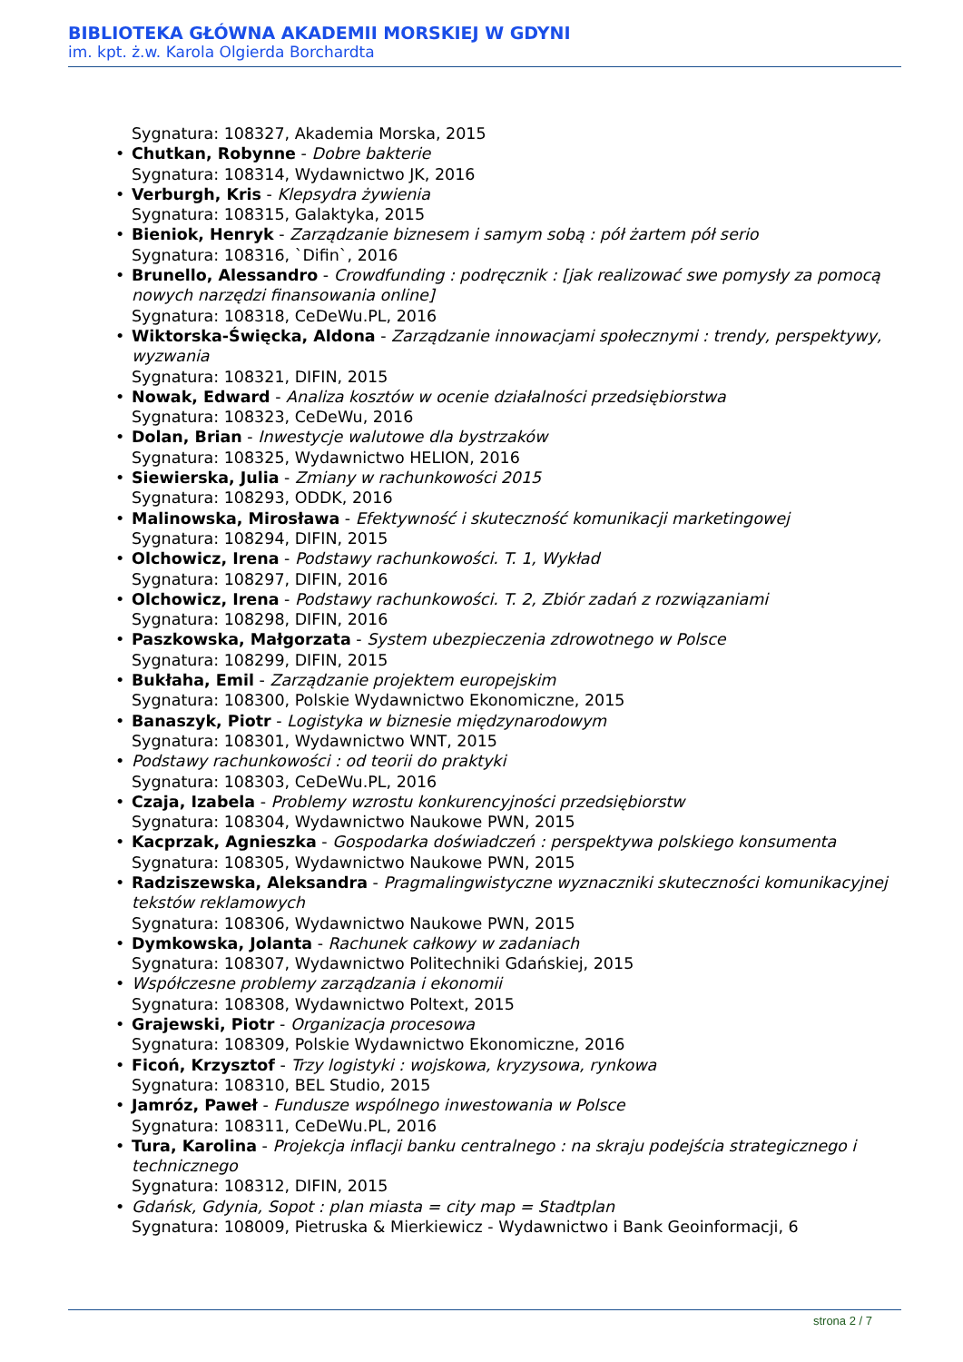BIBLIOTEKA GŁÓWNA AKADEMII MORSKIEJ W GDYNI
im. kpt. ż.w. Karola Olgierda Borchardta
Sygnatura: 108327, Akademia Morska, 2015
• Chutkan, Robynne - Dobre bakterie
Sygnatura: 108314, Wydawnictwo JK, 2016
• Verburgh, Kris - Klepsydra żywienia
Sygnatura: 108315, Galaktyka, 2015
• Bieniok, Henryk - Zarządzanie biznesem i samym sobą : pół żartem pół serio
Sygnatura: 108316, `Difin`, 2016
• Brunello, Alessandro - Crowdfunding : podręcznik : [jak realizować swe pomysły za pomocą nowych narzędzi finansowania online]
Sygnatura: 108318, CeDeWu.PL, 2016
• Wiktorska-Święcka, Aldona - Zarządzanie innowacjami społecznymi : trendy, perspektywy, wyzwania
Sygnatura: 108321, DIFIN, 2015
• Nowak, Edward - Analiza kosztów w ocenie działalności przedsiębiorstwa
Sygnatura: 108323, CeDeWu, 2016
• Dolan, Brian - Inwestycje walutowe dla bystrzaków
Sygnatura: 108325, Wydawnictwo HELION, 2016
• Siewierska, Julia - Zmiany w rachunkowości 2015
Sygnatura: 108293, ODDK, 2016
• Malinowska, Mirosława - Efektywność i skuteczność komunikacji marketingowej
Sygnatura: 108294, DIFIN, 2015
• Olchowicz, Irena - Podstawy rachunkowości. T. 1, Wykład
Sygnatura: 108297, DIFIN, 2016
• Olchowicz, Irena - Podstawy rachunkowości. T. 2, Zbiór zadań z rozwiązaniami
Sygnatura: 108298, DIFIN, 2016
• Paszkowska, Małgorzata - System ubezpieczenia zdrowotnego w Polsce
Sygnatura: 108299, DIFIN, 2015
• Bukłaha, Emil - Zarządzanie projektem europejskim
Sygnatura: 108300, Polskie Wydawnictwo Ekonomiczne, 2015
• Banaszyk, Piotr - Logistyka w biznesie międzynarodowym
Sygnatura: 108301, Wydawnictwo WNT, 2015
• Podstawy rachunkowości : od teorii do praktyki
Sygnatura: 108303, CeDeWu.PL, 2016
• Czaja, Izabela - Problemy wzrostu konkurencyjności przedsiębiorstw
Sygnatura: 108304, Wydawnictwo Naukowe PWN, 2015
• Kacprzak, Agnieszka - Gospodarka doświadczeń : perspektywa polskiego konsumenta
Sygnatura: 108305, Wydawnictwo Naukowe PWN, 2015
• Radziszewska, Aleksandra - Pragmalingwistyczne wyznaczniki skuteczności komunikacyjnej tekstów reklamowych
Sygnatura: 108306, Wydawnictwo Naukowe PWN, 2015
• Dymkowska, Jolanta - Rachunek całkowy w zadaniach
Sygnatura: 108307, Wydawnictwo Politechniki Gdańskiej, 2015
• Współczesne problemy zarządzania i ekonomii
Sygnatura: 108308, Wydawnictwo Poltext, 2015
• Grajewski, Piotr - Organizacja procesowa
Sygnatura: 108309, Polskie Wydawnictwo Ekonomiczne, 2016
• Ficoń, Krzysztof - Trzy logistyki : wojskowa, kryzysowa, rynkowa
Sygnatura: 108310, BEL Studio, 2015
• Jamróz, Paweł - Fundusze wspólnego inwestowania w Polsce
Sygnatura: 108311, CeDeWu.PL, 2016
• Tura, Karolina - Projekcja inflacji banku centralnego : na skraju podejścia strategicznego i technicznego
Sygnatura: 108312, DIFIN, 2015
• Gdańsk, Gdynia, Sopot : plan miasta = city map = Stadtplan
Sygnatura: 108009, Pietruska & Mierkiewicz - Wydawnictwo i Bank Geoinformacji, 6
strona 2 / 7